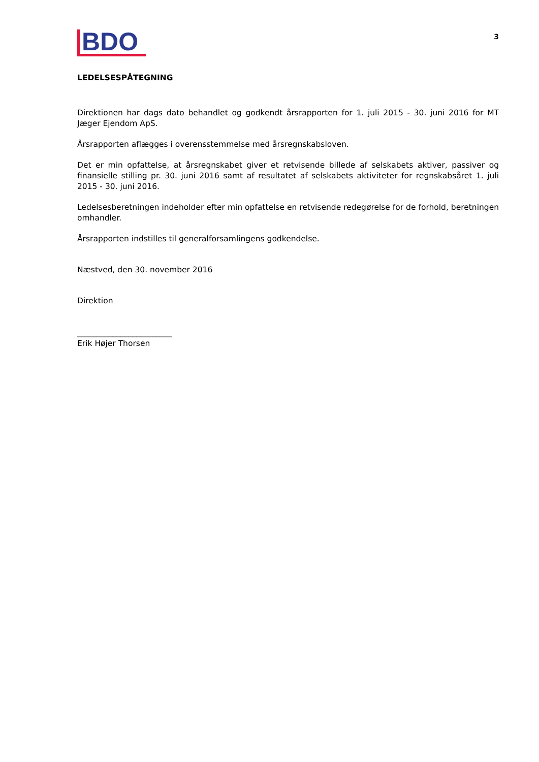BDO
3
LEDELSESPÅTEGNING
Direktionen har dags dato behandlet og godkendt årsrapporten for 1. juli 2015 - 30. juni 2016 for MT Jæger Ejendom ApS.
Årsrapporten aflægges i overensstemmelse med årsregnskabsloven.
Det er min opfattelse, at årsregnskabet giver et retvisende billede af selskabets aktiver, passiver og finansielle stilling pr. 30. juni 2016 samt af resultatet af selskabets aktiviteter for regnskabsåret 1. juli 2015 - 30. juni 2016.
Ledelsesberetningen indeholder efter min opfattelse en retvisende redegørelse for de forhold, beretningen omhandler.
Årsrapporten indstilles til generalforsamlingens godkendelse.
Næstved, den 30. november 2016
Direktion
________________________
Erik Højer Thorsen